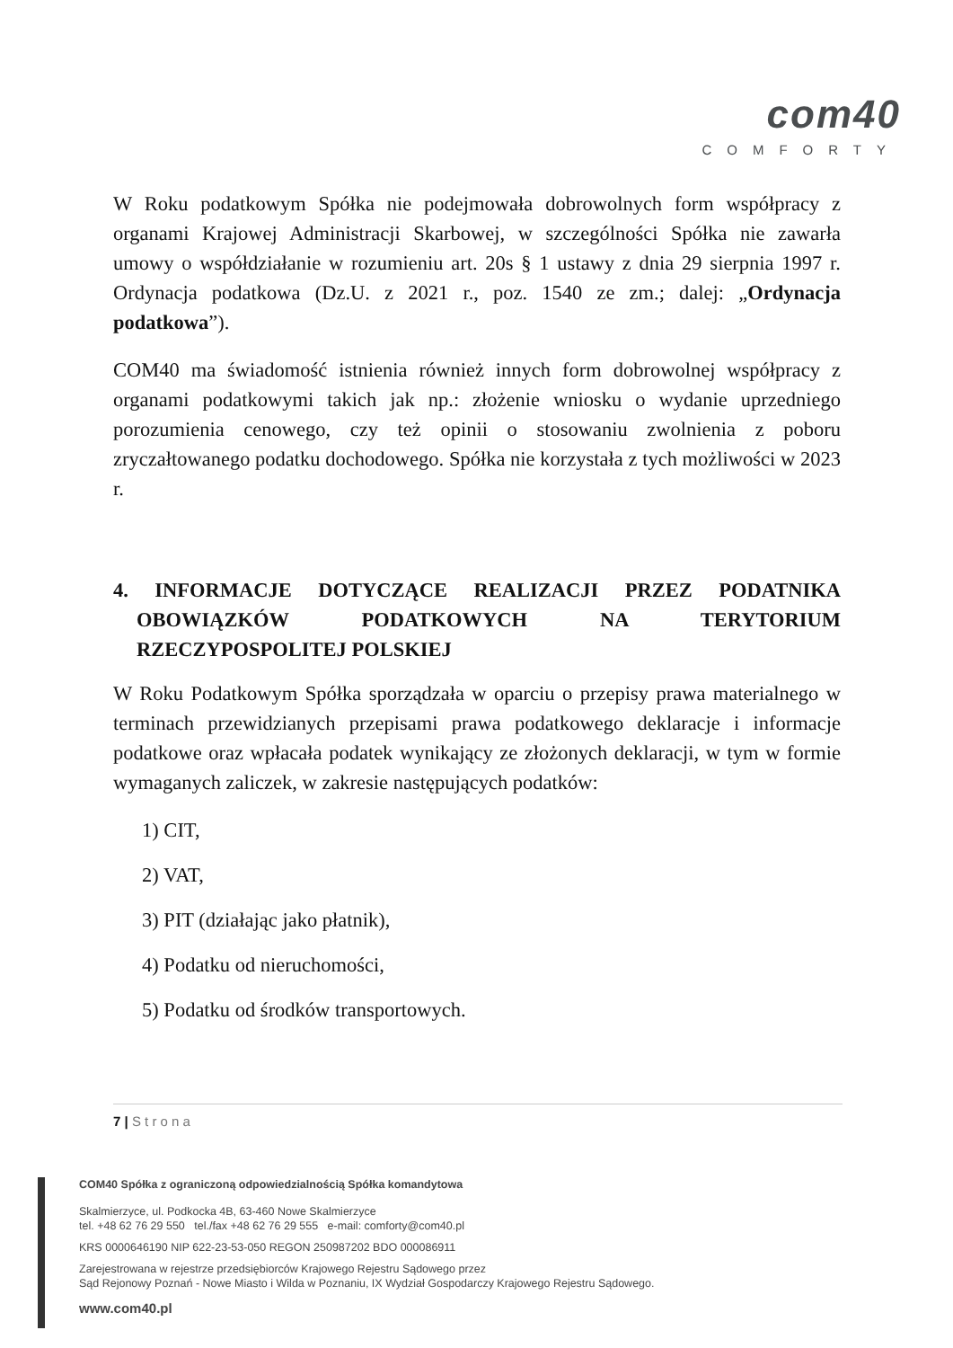com40
COMFORTY
W Roku podatkowym Spółka nie podejmowała dobrowolnych form współpracy z organami Krajowej Administracji Skarbowej, w szczególności Spółka nie zawarła umowy o współdziałanie w rozumieniu art. 20s § 1 ustawy z dnia 29 sierpnia 1997 r. Ordynacja podatkowa (Dz.U. z 2021 r., poz. 1540 ze zm.; dalej: „Ordynacja podatkowa”).
COM40 ma świadomość istnienia również innych form dobrowolnej współpracy z organami podatkowymi takich jak np.: złożenie wniosku o wydanie uprzedniego porozumienia cenowego, czy też opinii o stosowaniu zwolnienia z poboru zryczałtowanego podatku dochodowego. Spółka nie korzystała z tych możliwości w 2023 r.
4. INFORMACJE DOTYCZĄCE REALIZACJI PRZEZ PODATNIKA OBOWIĄZKÓW PODATKOWYCH NA TERYTORIUM RZECZYPOSPOLITEJ POLSKIEJ
W Roku Podatkowym Spółka sporządzała w oparciu o przepisy prawa materialnego w terminach przewidzianych przepisami prawa podatkowego deklaracje i informacje podatkowe oraz wpłacała podatek wynikający ze złożonych deklaracji, w tym w formie wymaganych zaliczek, w zakresie następujących podatków:
1) CIT,
2) VAT,
3) PIT (działając jako płatnik),
4) Podatku od nieruchomości,
5) Podatku od środków transportowych.
7 | S t r o n a
COM40 Spółka z ograniczoną odpowiedzialnością Spółka komandytowa
Skalmierzyce, ul. Podkocka 4B, 63-460 Nowe Skalmierzyce
tel. +48 62 76 29 550 tel./fax +48 62 76 29 555 e-mail: comforty@com40.pl
KRS 0000646190 NIP 622-23-53-050 REGON 250987202 BDO 000086911
Zarejestrowana w rejestrze przedsiębiorców Krajowego Rejestru Sądowego przez
Sąd Rejonowy Poznań - Nowe Miasto i Wilda w Poznaniu, IX Wydział Gospodarczy Krajowego Rejestru Sądowego.
www.com40.pl